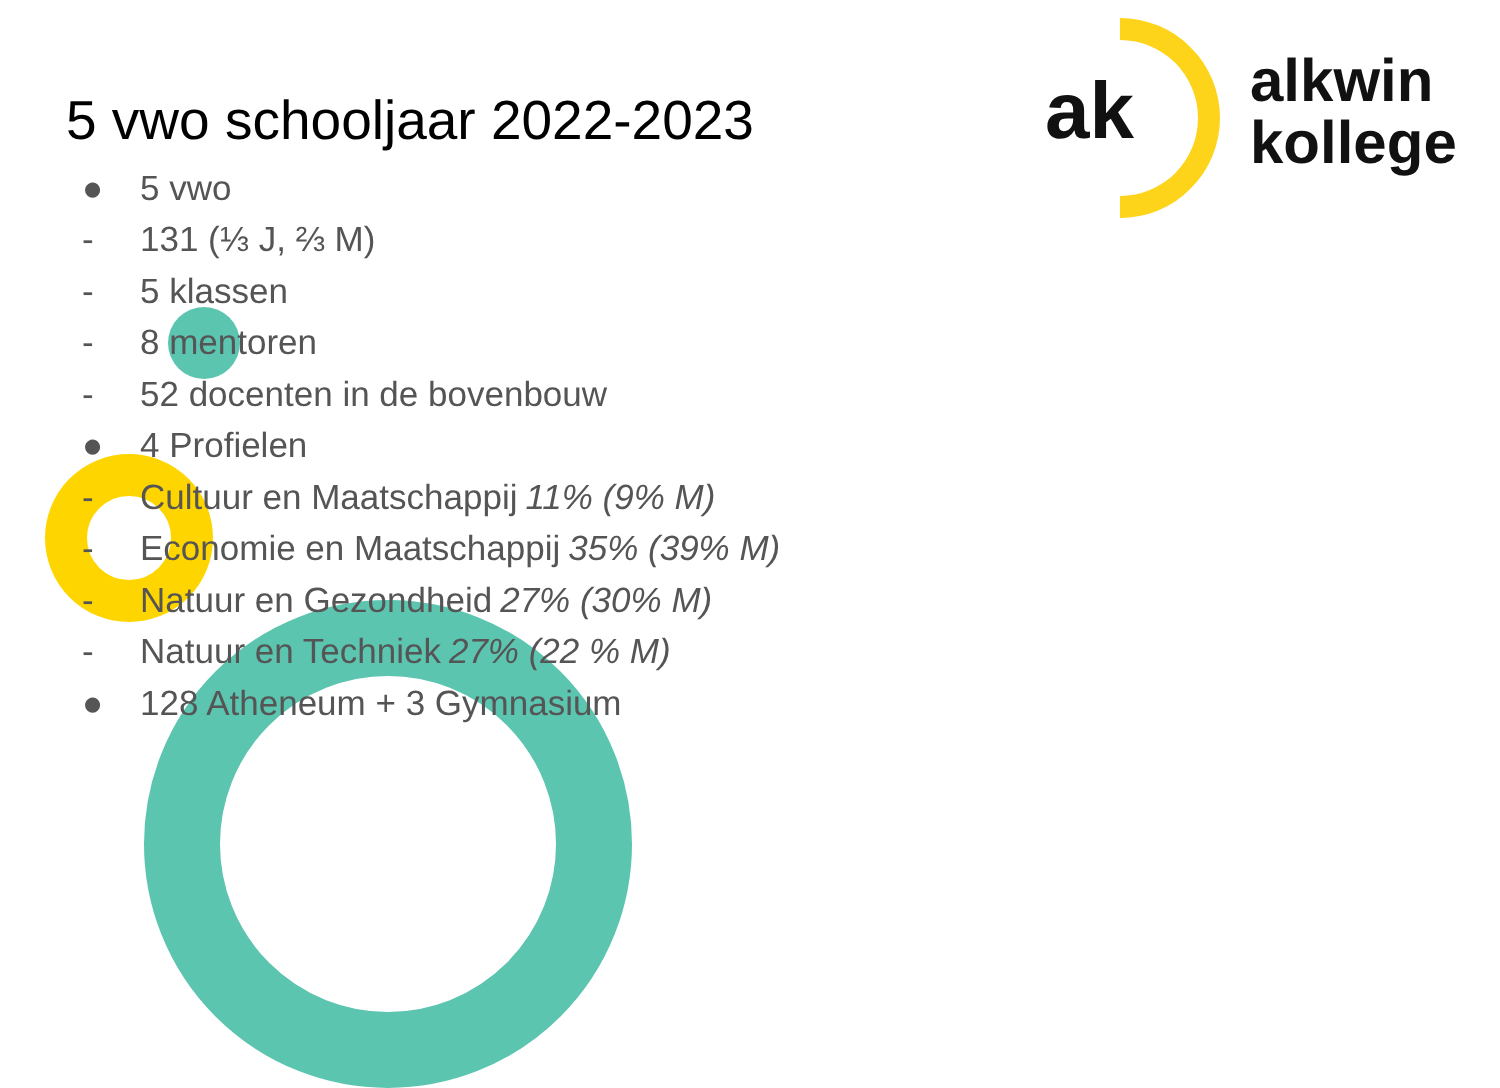ak
alkwin
kollege
5 vwo schooljaar 2022-2023
● 5 vwo
- 131 (⅓ J, ⅔ M)
- 5 klassen
- 8 mentoren
- 52 docenten in de bovenbouw
● 4 Profielen
- Cultuur en Maatschappij 11% (9% M)
- Economie en Maatschappij 35% (39% M)
- Natuur en Gezondheid 27% (30% M)
- Natuur en Techniek 27% (22 % M)
● 128 Atheneum + 3 Gymnasium